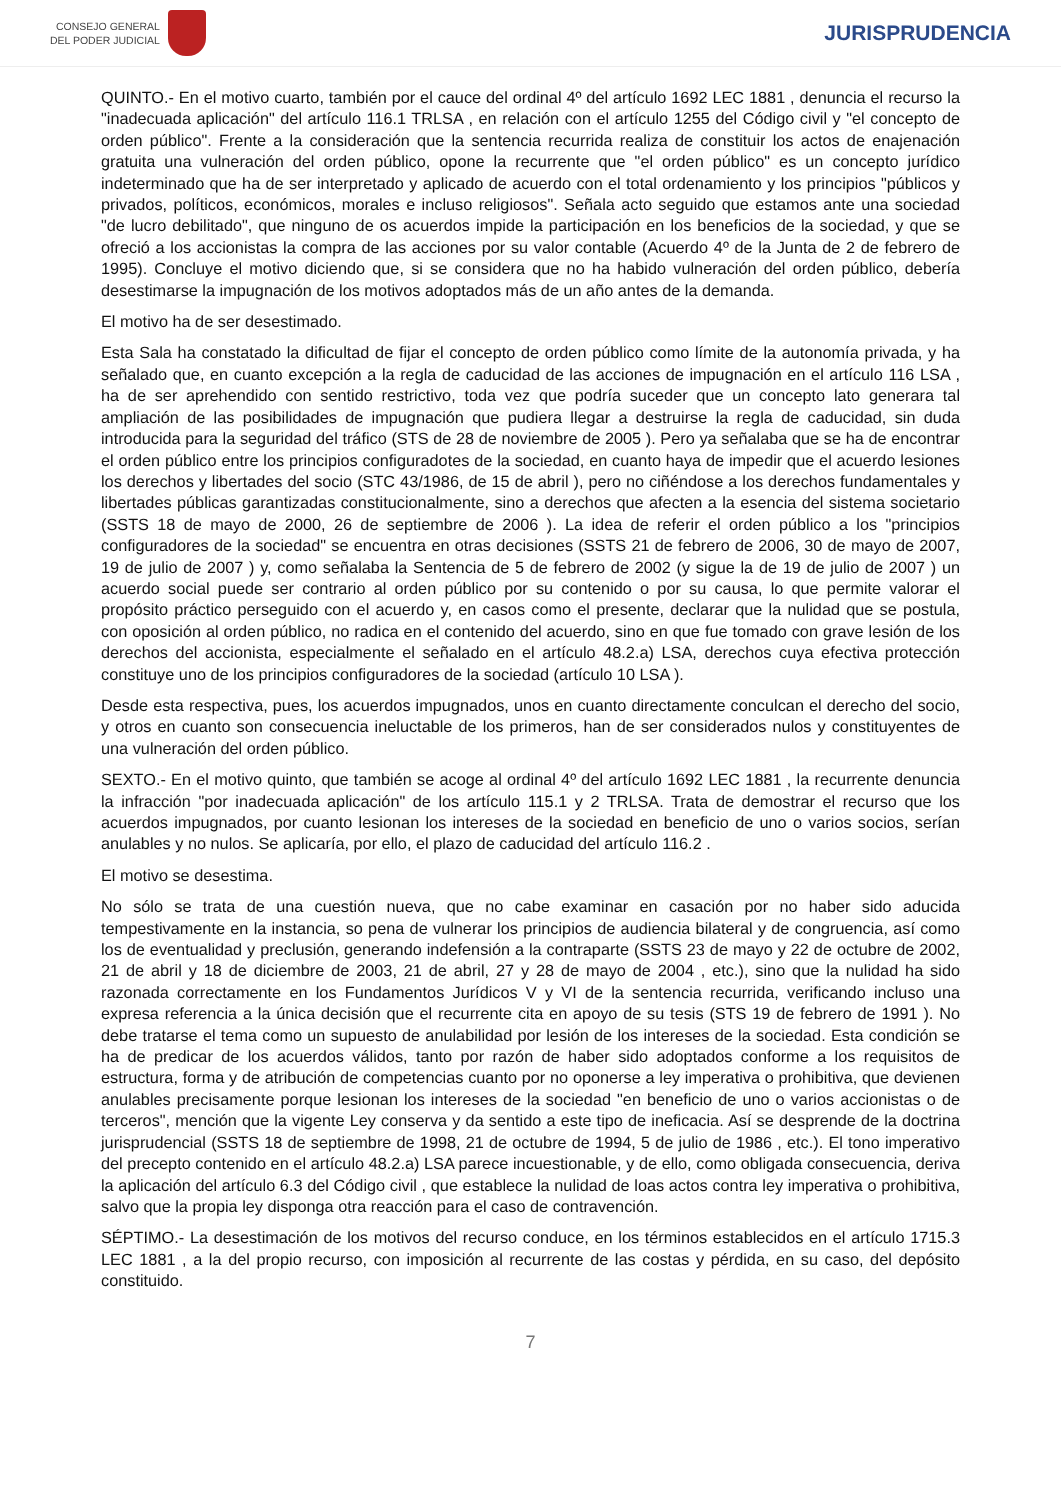CONSEJO GENERAL
DEL PODER JUDICIAL
JURISPRUDENCIA
QUINTO.- En el motivo cuarto, también por el cauce del ordinal 4º del artículo 1692 LEC 1881 , denuncia el recurso la "inadecuada aplicación" del artículo 116.1 TRLSA , en relación con el artículo 1255 del Código civil y "el concepto de orden público". Frente a la consideración que la sentencia recurrida realiza de constituir los actos de enajenación gratuita una vulneración del orden público, opone la recurrente que "el orden público" es un concepto jurídico indeterminado que ha de ser interpretado y aplicado de acuerdo con el total ordenamiento y los principios "públicos y privados, políticos, económicos, morales e incluso religiosos". Señala acto seguido que estamos ante una sociedad "de lucro debilitado", que ninguno de os acuerdos impide la participación en los beneficios de la sociedad, y que se ofreció a los accionistas la compra de las acciones por su valor contable (Acuerdo 4º de la Junta de 2 de febrero de 1995). Concluye el motivo diciendo que, si se considera que no ha habido vulneración del orden público, debería desestimarse la impugnación de los motivos adoptados más de un año antes de la demanda.
El motivo ha de ser desestimado.
Esta Sala ha constatado la dificultad de fijar el concepto de orden público como límite de la autonomía privada, y ha señalado que, en cuanto excepción a la regla de caducidad de las acciones de impugnación en el artículo 116 LSA , ha de ser aprehendido con sentido restrictivo, toda vez que podría suceder que un concepto lato generara tal ampliación de las posibilidades de impugnación que pudiera llegar a destruirse la regla de caducidad, sin duda introducida para la seguridad del tráfico (STS de 28 de noviembre de 2005 ). Pero ya señalaba que se ha de encontrar el orden público entre los principios configuradotes de la sociedad, en cuanto haya de impedir que el acuerdo lesiones los derechos y libertades del socio (STC 43/1986, de 15 de abril ), pero no ciñéndose a los derechos fundamentales y libertades públicas garantizadas constitucionalmente, sino a derechos que afecten a la esencia del sistema societario (SSTS 18 de mayo de 2000, 26 de septiembre de 2006 ). La idea de referir el orden público a los "principios configuradores de la sociedad" se encuentra en otras decisiones (SSTS 21 de febrero de 2006, 30 de mayo de 2007, 19 de julio de 2007 ) y, como señalaba la Sentencia de 5 de febrero de 2002 (y sigue la de 19 de julio de 2007 ) un acuerdo social puede ser contrario al orden público por su contenido o por su causa, lo que permite valorar el propósito práctico perseguido con el acuerdo y, en casos como el presente, declarar que la nulidad que se postula, con oposición al orden público, no radica en el contenido del acuerdo, sino en que fue tomado con grave lesión de los derechos del accionista, especialmente el señalado en el artículo 48.2.a) LSA, derechos cuya efectiva protección constituye uno de los principios configuradores de la sociedad (artículo 10 LSA ).
Desde esta respectiva, pues, los acuerdos impugnados, unos en cuanto directamente conculcan el derecho del socio, y otros en cuanto son consecuencia ineluctable de los primeros, han de ser considerados nulos y constituyentes de una vulneración del orden público.
SEXTO.- En el motivo quinto, que también se acoge al ordinal 4º del artículo 1692 LEC 1881 , la recurrente denuncia la infracción "por inadecuada aplicación" de los artículo 115.1 y 2 TRLSA. Trata de demostrar el recurso que los acuerdos impugnados, por cuanto lesionan los intereses de la sociedad en beneficio de uno o varios socios, serían anulables y no nulos. Se aplicaría, por ello, el plazo de caducidad del artículo 116.2 .
El motivo se desestima.
No sólo se trata de una cuestión nueva, que no cabe examinar en casación por no haber sido aducida tempestivamente en la instancia, so pena de vulnerar los principios de audiencia bilateral y de congruencia, así como los de eventualidad y preclusión, generando indefensión a la contraparte (SSTS 23 de mayo y 22 de octubre de 2002, 21 de abril y 18 de diciembre de 2003, 21 de abril, 27 y 28 de mayo de 2004 , etc.), sino que la nulidad ha sido razonada correctamente en los Fundamentos Jurídicos V y VI de la sentencia recurrida, verificando incluso una expresa referencia a la única decisión que el recurrente cita en apoyo de su tesis (STS 19 de febrero de 1991 ). No debe tratarse el tema como un supuesto de anulabilidad por lesión de los intereses de la sociedad. Esta condición se ha de predicar de los acuerdos válidos, tanto por razón de haber sido adoptados conforme a los requisitos de estructura, forma y de atribución de competencias cuanto por no oponerse a ley imperativa o prohibitiva, que devienen anulables precisamente porque lesionan los intereses de la sociedad "en beneficio de uno o varios accionistas o de terceros", mención que la vigente Ley conserva y da sentido a este tipo de ineficacia. Así se desprende de la doctrina jurisprudencial (SSTS 18 de septiembre de 1998, 21 de octubre de 1994, 5 de julio de 1986 , etc.). El tono imperativo del precepto contenido en el artículo 48.2.a) LSA parece incuestionable, y de ello, como obligada consecuencia, deriva la aplicación del artículo 6.3 del Código civil , que establece la nulidad de loas actos contra ley imperativa o prohibitiva, salvo que la propia ley disponga otra reacción para el caso de contravención.
SÉPTIMO.- La desestimación de los motivos del recurso conduce, en los términos establecidos en el artículo 1715.3 LEC 1881 , a la del propio recurso, con imposición al recurrente de las costas y pérdida, en su caso, del depósito constituido.
7